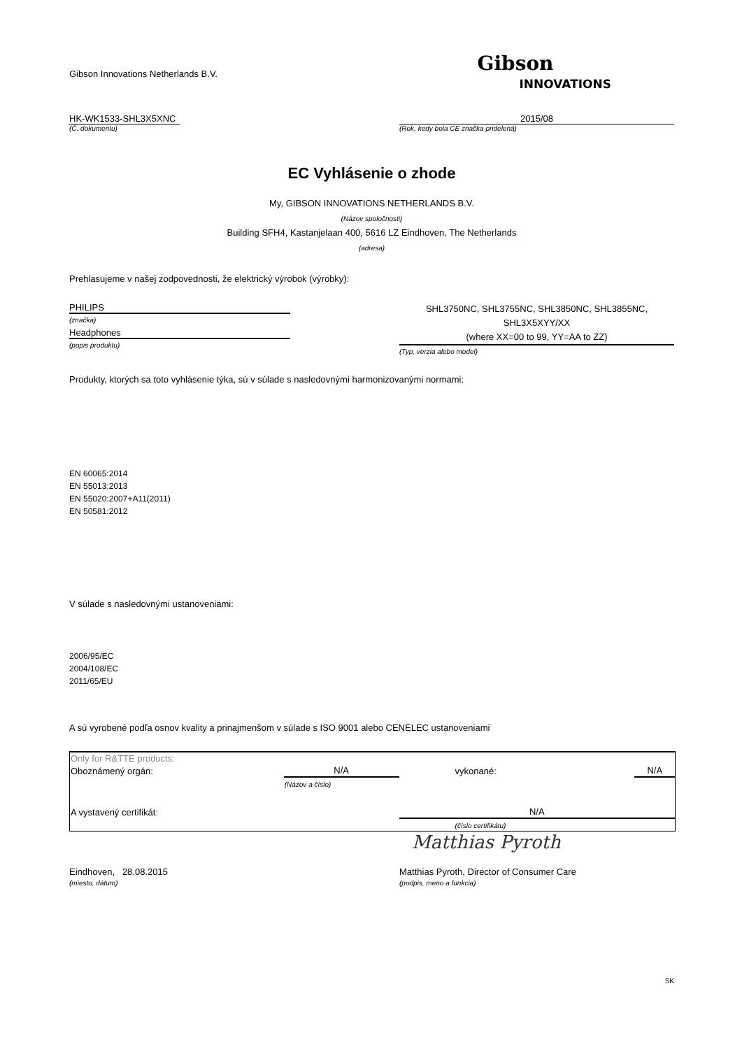Gibson Innovations Netherlands B.V.
Gibson
INNOVATIONS
HK-WK1533-SHL3X5XNC 2015/08
(Č. dokumentu) (Rok, kedy bola CE značka pridelená)
EC Vyhlásenie o zhode
My, GIBSON INNOVATIONS NETHERLANDS B.V.
(Názov spoločnosti)
Building SFH4, Kastanjelaan 400, 5616 LZ Eindhoven, The Netherlands
(adresa)
Prehlasujeme v našej zodpovednosti, že elektrický výrobok (výrobky):
PHILIPS
(značka)
Headphones
(popis produktu)
SHL3750NC, SHL3755NC, SHL3850NC, SHL3855NC,
SHL3X5XYY/XX
(where XX=00 to 99, YY=AA to ZZ)
(Typ, verzia alebo model)
Produkty, ktorých sa toto vyhlásenie týka, sú v súlade s nasledovnými harmonizovanými normami:
EN 60065:2014
EN 55013:2013
EN 55020:2007+A11(2011)
EN 50581:2012
V súlade s nasledovnými ustanoveniami:
2006/95/EC
2004/108/EC
2011/65/EU
A sú vyrobené podľa osnov kvality a prinajmenšom v súlade s ISO 9001 alebo CENELEC ustanoveniami
| Only for R&TTE products: | | | |
| Oboznámený orgán: | N/A | vykonané: | N/A |
| | (Názov a číslo) | | |
| A vystavený certifikát: | | N/A | |
| | | (číslo certifikátu) | |
Matthias Pyroth
Eindhoven, 28.08.2015
(miesto, dátum)
Matthias Pyroth, Director of Consumer Care
(podpis, meno a funkcia)
SK